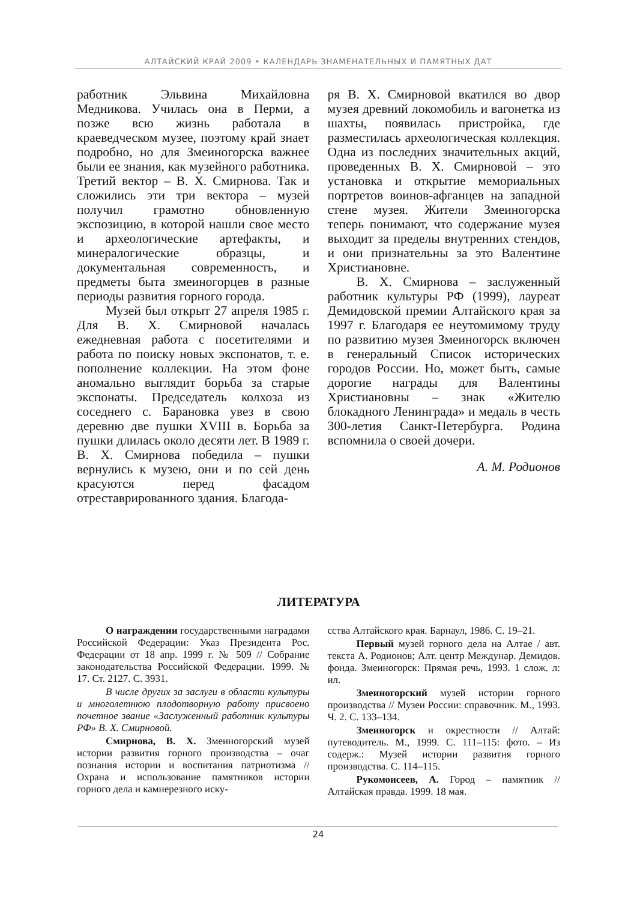АЛТАЙСКИЙ КРАЙ 2009 • КАЛЕНДАРЬ ЗНАМЕНАТЕЛЬНЫХ И ПАМЯТНЫХ ДАТ
работник Эльвина Михайловна Медникова. Училась она в Перми, а позже всю жизнь работала в краеведческом музее, поэтому край знает подробно, но для Змеиногорска важнее были ее знания, как музейного работника. Третий вектор – В. Х. Смирнова. Так и сложились эти три вектора – музей получил грамотно обновленную экспозицию, в которой нашли свое место и археологические артефакты, и минералогические образцы, и документальная современность, и предметы быта змеиногорцев в разные периоды развития горного города.
Музей был открыт 27 апреля 1985 г. Для В. Х. Смирновой началась ежедневная работа с посетителями и работа по поиску новых экспонатов, т. е. пополнение коллекции. На этом фоне аномально выглядит борьба за старые экспонаты. Председатель колхоза из соседнего с. Барановка увез в свою деревню две пушки XVIII в. Борьба за пушки длилась около десяти лет. В 1989 г. В. Х. Смирнова победила – пушки вернулись к музею, они и по сей день красуются перед фасадом отреставрированного здания. Благода-
ря В. Х. Смирновой вкатился во двор музея древний локомобиль и вагонетка из шахты, появилась пристройка, где разместилась археологическая коллекция. Одна из последних значительных акций, проведенных В. Х. Смирновой – это установка и открытие мемориальных портретов воинов-афганцев на западной стене музея. Жители Змеиногорска теперь понимают, что содержание музея выходит за пределы внутренних стендов, и они признательны за это Валентине Христиановне.
В. Х. Смирнова – заслуженный работник культуры РФ (1999), лауреат Демидовской премии Алтайского края за 1997 г. Благодаря ее неутомимому труду по развитию музея Змеиногорск включен в генеральный Список исторических городов России. Но, может быть, самые дорогие награды для Валентины Христиановны – знак «Жителю блокадного Ленинграда» и медаль в честь 300-летия Санкт-Петербурга. Родина вспомнила о своей дочери.
А. М. Родионов
ЛИТЕРАТУРА
О награждении государственными наградами Российской Федерации: Указ Президента Рос. Федерации от 18 апр. 1999 г. № 509 // Собрание законодательства Российской Федерации. 1999. № 17. Ст. 2127. С. 3931.
В числе других за заслуги в области культуры и многолетнюю плодотворную работу присвоено почетное звание «Заслуженный работник культуры РФ» В. Х. Смирновой.
Смирнова, В. Х. Змеиногорский музей истории развития горного производства – очаг познания истории и воспитания патриотизма // Охрана и использование памятников истории горного дела и камнерезного иску-
сства Алтайского края. Барнаул, 1986. С. 19–21.
Первый музей горного дела на Алтае / авт. текста А. Родионов; Алт. центр Междунар. Демидов. фонда. Змеиногорск: Прямая речь, 1993. 1 слож. л: ил.
Змеиногорский музей истории горного производства // Музеи России: справочник. М., 1993. Ч. 2. С. 133–134.
Змеиногорск и окрестности // Алтай: путеводитель. М., 1999. С. 111–115: фото. – Из содерж.: Музей истории развития горного производства. С. 114–115.
Рукомоисеев, А. Город – памятник // Алтайская правда. 1999. 18 мая.
24